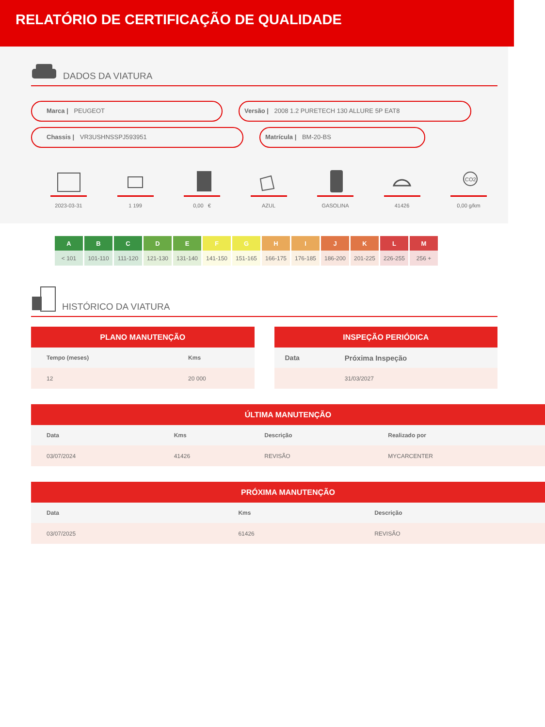RELATÓRIO DE CERTIFICAÇÃO DE QUALIDADE
DADOS DA VIATURA
Marca | PEUGEOT Versão | 2008 1.2 PURETECH 130 ALLURE 5P EAT8
Chassis | VR3USHNSSPJ593951 Matrícula | BM-20-BS
2023-03-31 1 199 0,00 € AZUL GASOLINA 41426
CO2
0,00 g/km
| A | B | C | D | E | F | G | H | I | J | K | L | M |
| --- | --- | --- | --- | --- | --- | --- | --- | --- | --- | --- | --- | --- |
| < 101 | 101-110 | 111-120 | 121-130 | 131-140 | 141-150 | 151-165 | 166-175 | 176-185 | 186-200 | 201-225 | 226-255 | 256 + |
HISTÓRICO DA VIATURA
PLANO MANUTENÇÃO
| Tempo (meses) | Kms |
| --- | --- |
| 12 | 20 000 |
INSPEÇÃO PERIÓDICA
| Data | Próxima Inspeção |
| --- | --- |
| | 31/03/2027 |
ÚLTIMA MANUTENÇÃO
| Data | Kms | Descrição | Realizado por |
| --- | --- | --- | --- |
| 03/07/2024 | 41426 | REVISÃO | MYCARCENTER |
PRÓXIMA MANUTENÇÃO
| Data | Kms | Descrição |
| --- | --- | --- |
| 03/07/2025 | 61426 | REVISÃO |